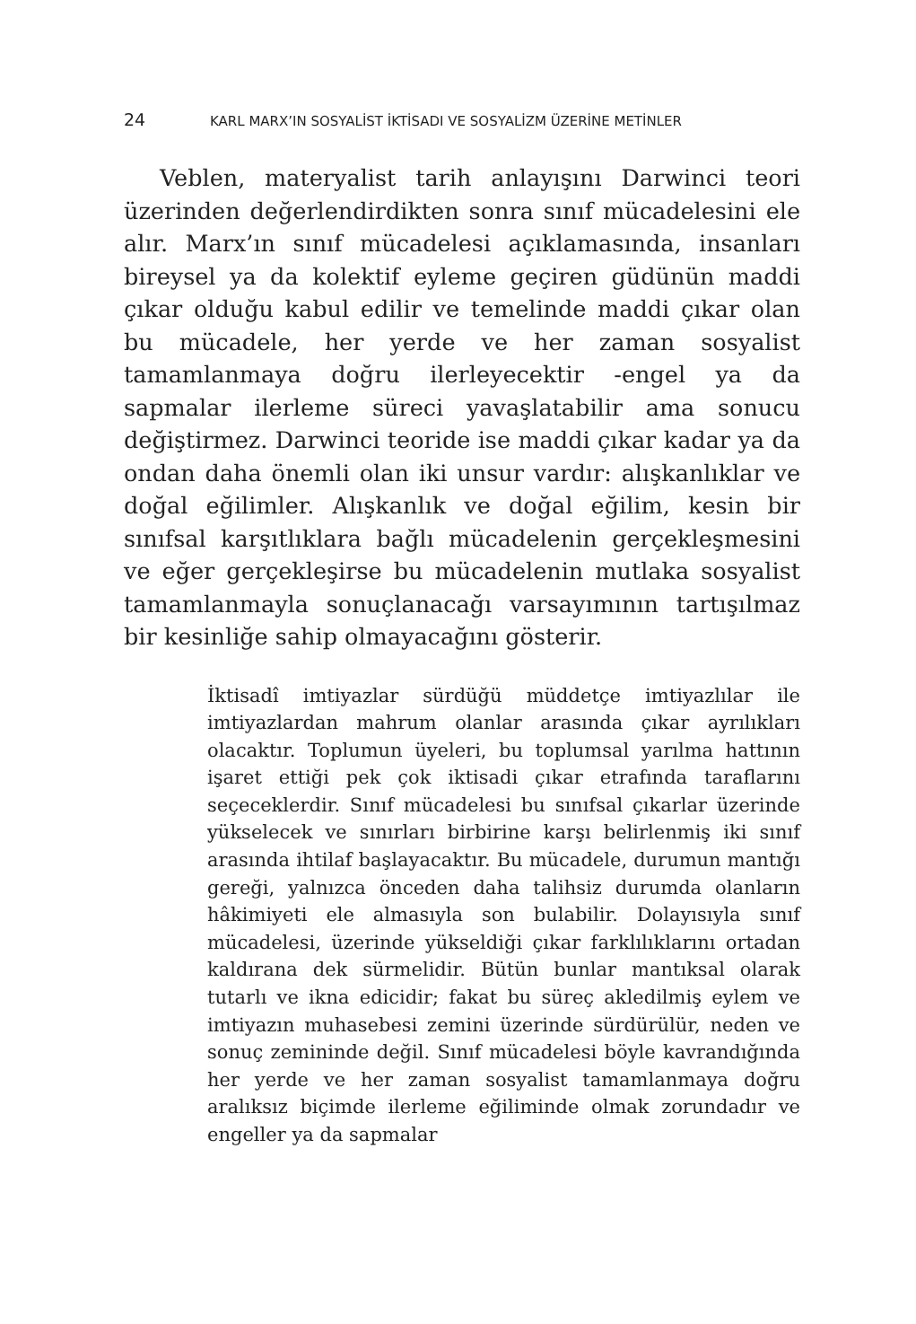24 KARL MARX’IN SOSYALİST İKTİSADI VE SOSYALİZM ÜZERİNE METİNLER
Veblen, materyalist tarih anlayışını Darwinci teori üzerinden değerlendirdikten sonra sınıf mücadelesini ele alır. Marx’ın sınıf mücadelesi açıklamasında, insanları bireysel ya da kolektif eyleme geçiren güdünün maddi çıkar olduğu kabul edilir ve temelinde maddi çıkar olan bu mücadele, her yerde ve her zaman sosyalist tamamlanmaya doğru ilerleyecektir -engel ya da sapmalar ilerleme süreci yavaşlatabilir ama sonucu değiştirmez. Darwinci teoride ise maddi çıkar kadar ya da ondan daha önemli olan iki unsur vardır: alışkanlıklar ve doğal eğilimler. Alışkanlık ve doğal eğilim, kesin bir sınıfsal karşıtlıklara bağlı mücadelenin gerçekleşmesini ve eğer gerçekleşirse bu mücadelenin mutlaka sosyalist tamamlanmayla sonuçlanacağı varsayımının tartışılmaz bir kesinliğe sahip olmayacağını gösterir.
İktisadî imtiyazlar sürdüğü müddetçe imtiyazlılar ile imtiyazlardan mahrum olanlar arasında çıkar ayrılıkları olacaktır. Toplumun üyeleri, bu toplumsal yarılma hattının işaret ettiği pek çok iktisadi çıkar etrafında taraflarını seçeceklerdir. Sınıf mücadelesi bu sınıfsal çıkarlar üzerinde yükselecek ve sınırları birbirine karşı belirlenmiş iki sınıf arasında ihtilaf başlayacaktır. Bu mücadele, durumun mantığı gereği, yalnızca önceden daha talihsiz durumda olanların hâkimiyeti ele almasıyla son bulabilir. Dolayısıyla sınıf mücadelesi, üzerinde yükseldiği çıkar farklılıklarını ortadan kaldırana dek sürmelidir. Bütün bunlar mantıksal olarak tutarlı ve ikna edicidir; fakat bu süreç akledilmiş eylem ve imtiyazın muhasebesi zemini üzerinde sürdürülür, neden ve sonuç zemininde değil. Sınıf mücadelesi böyle kavrandığında her yerde ve her zaman sosyalist tamamlanmaya doğru aralıksız biçimde ilerleme eğiliminde olmak zorundadır ve engeller ya da sapmalar